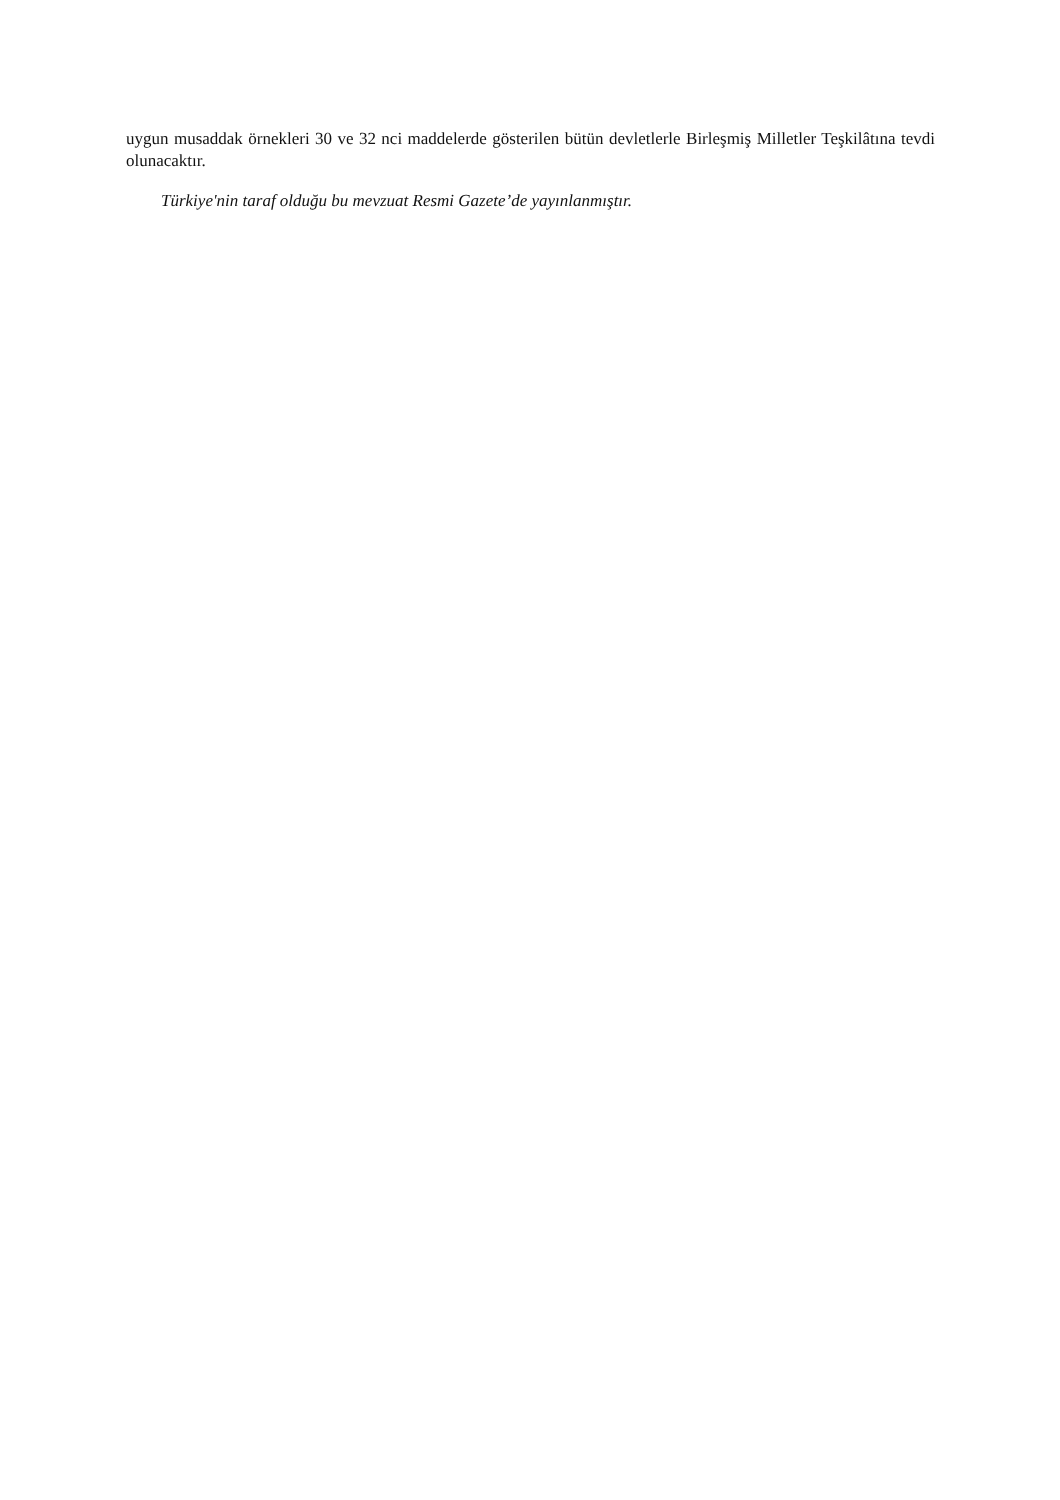uygun musaddak örnekleri 30 ve 32 nci maddelerde gösterilen bütün devletlerle Birleşmiş Milletler Teşkilâtına tevdi olunacaktır.
Türkiye'nin taraf olduğu bu mevzuat Resmi Gazete’de yayınlanmıştır.